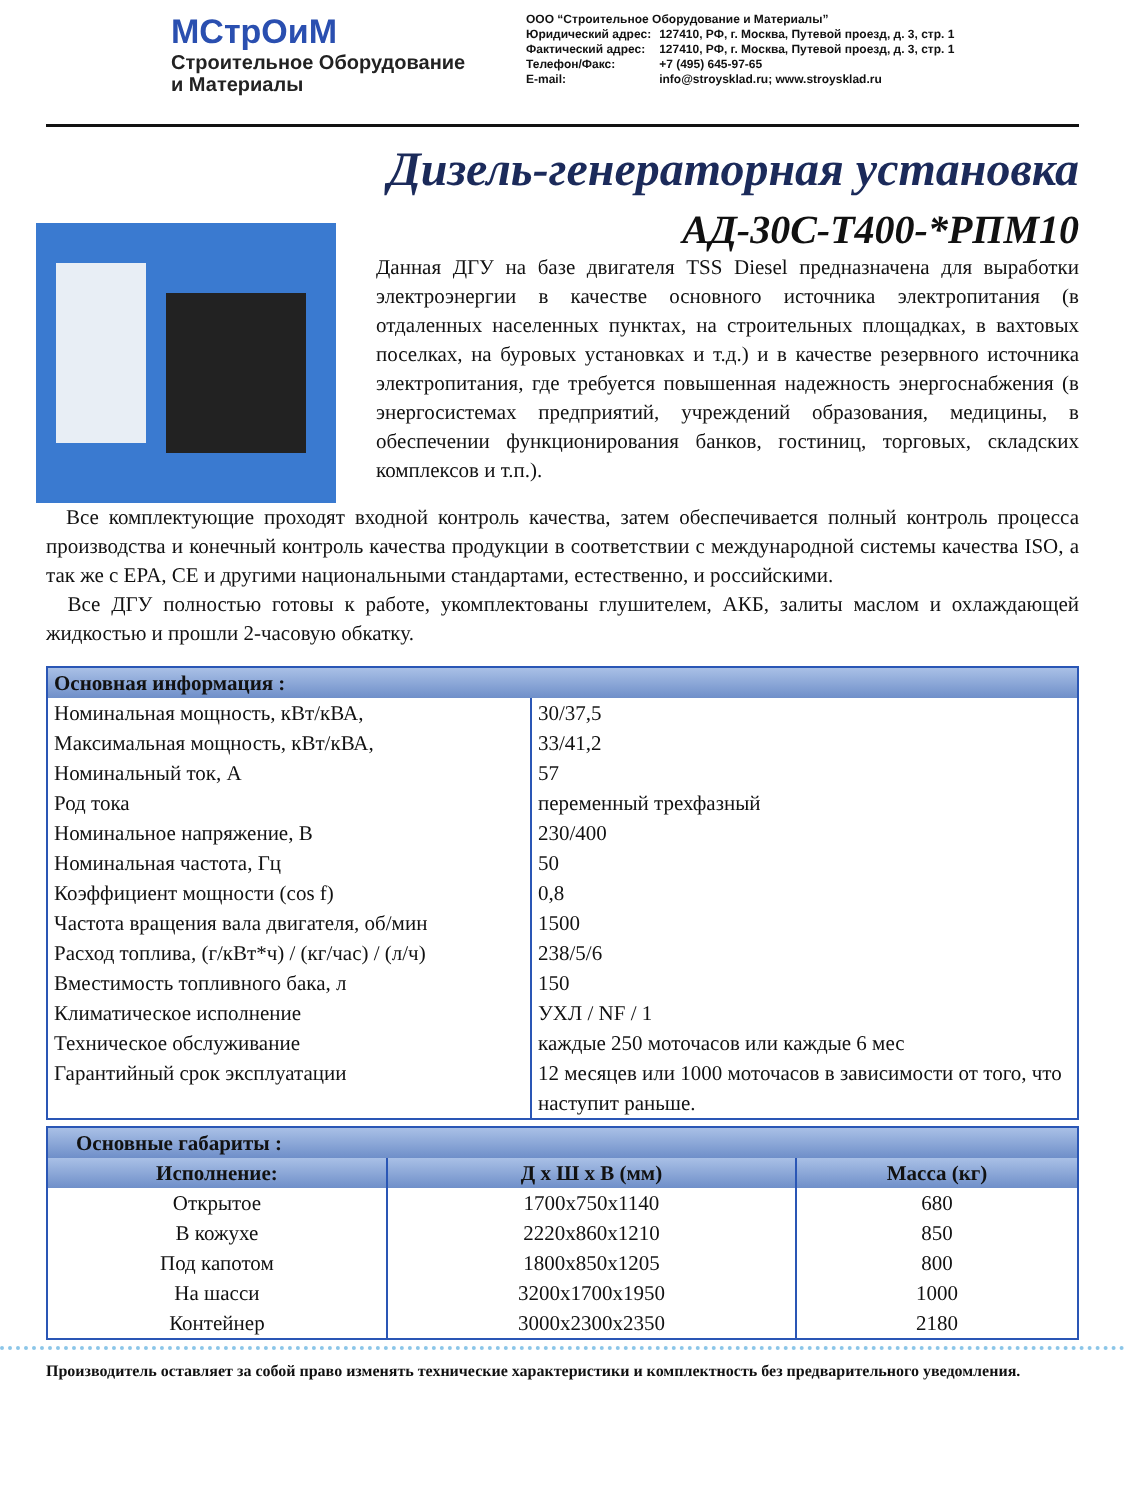МСтрОиМ
Строительное Оборудование
и Материалы
ООО “Строительное Оборудование и Материалы”
| Юридический адрес: | 127410, РФ, г. Москва, Путевой проезд, д. 3, стр. 1 |
| Фактический адрес: | 127410, РФ, г. Москва, Путевой проезд, д. 3, стр. 1 |
| Телефон/Факс: E-mail: | +7 (495) 645-97-65 info@stroysklad.ru; www.stroysklad.ru |
Дизель-генераторная установка
АД-30С-Т400-*РПМ10
Данная ДГУ на базе двигателя TSS Diesel предназначена для выработки электроэнергии в качестве основного источника электропитания (в отдаленных населенных пунктах, на строительных площадках, в вахтовых поселках, на буровых установках и т.д.) и в качестве резервного источника электропитания, где требуется повышенная надежность энергоснабжения (в энергосистемах предприятий, учреждений образования, медицины, в обеспечении функционирования банков, гостиниц, торговых, складских комплексов и т.п.).
Все комплектующие проходят входной контроль качества, затем обеспечивается полный контроль процесса производства и конечный контроль качества продукции в соответствии с международной системы качества ISO, а так же с EPA, CE и другими национальными стандартами, естественно, и российскими.
Все ДГУ полностью готовы к работе, укомплектованы глушителем, АКБ, залиты маслом и охлаждающей жидкостью и прошли 2-часовую обкатку.
| Основная информация : | |
| Номинальная мощность, кВт/кВА, | 30/37,5 |
| Максимальная мощность, кВт/кВА, | 33/41,2 |
| Номинальный ток, А | 57 |
| Род тока | переменный трехфазный |
| Номинальное напряжение, В | 230/400 |
| Номинальная частота, Гц | 50 |
| Коэффициент мощности (cos f) | 0,8 |
| Частота вращения вала двигателя, об/мин | 1500 |
| Расход топлива, (г/кВт*ч) / (кг/час) / (л/ч) | 238/5/6 |
| Вместимость топливного бака, л | 150 |
| Климатическое исполнение | УХЛ / NF / 1 |
| Техническое обслуживание | каждые 250 моточасов или каждые 6 мес |
| Гарантийный срок эксплуатации | 12 месяцев или 1000 моточасов в зависимости от того, что наступит раньше. |
| Основные габариты : | | |
| --- | --- | --- |
| Исполнение: | Д х Ш х В (мм) | Масса (кг) |
| Открытое | 1700x750x1140 | 680 |
| В кожухе | 2220x860x1210 | 850 |
| Под капотом | 1800x850x1205 | 800 |
| На шасси | 3200x1700x1950 | 1000 |
| Контейнер | 3000x2300x2350 | 2180 |
Производитель оставляет за собой право изменять технические характеристики и комплектность без предварительного уведомления.